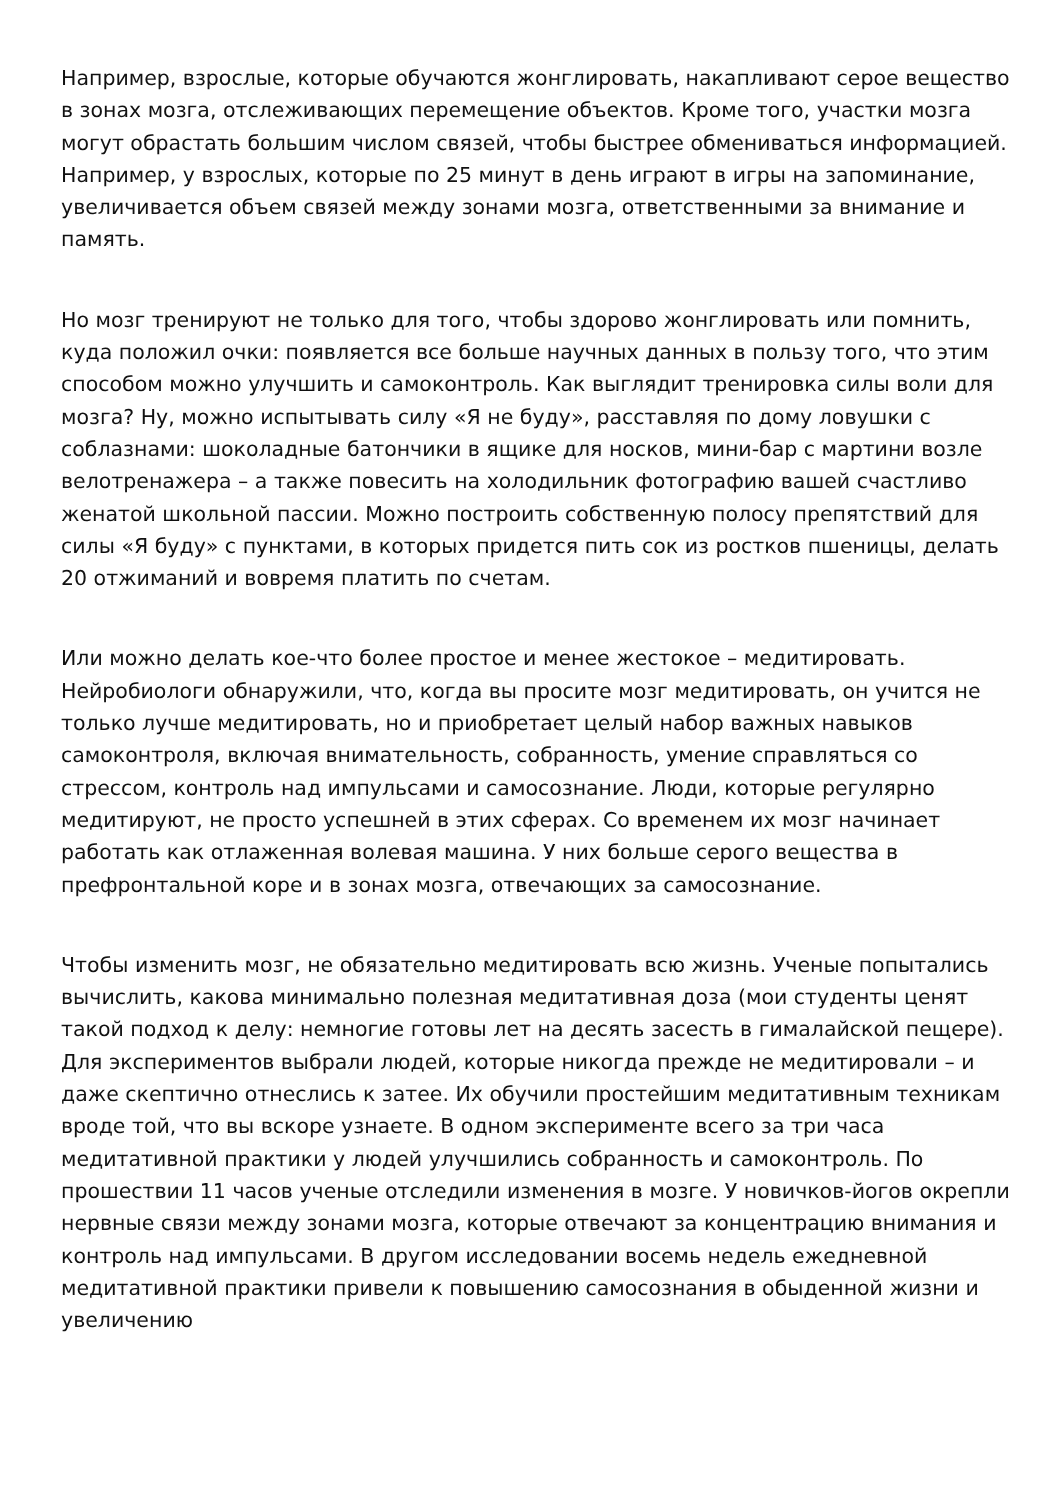Например, взрослые, которые обучаются жонглировать, накапливают серое вещество в зонах мозга, отслеживающих перемещение объектов. Кроме того, участки мозга могут обрастать большим числом связей, чтобы быстрее обмениваться информацией. Например, у взрослых, которые по 25 минут в день играют в игры на запоминание, увеличивается объем связей между зонами мозга, ответственными за внимание и память.
Но мозг тренируют не только для того, чтобы здорово жонглировать или помнить, куда положил очки: появляется все больше научных данных в пользу того, что этим способом можно улучшить и самоконтроль. Как выглядит тренировка силы воли для мозга? Ну, можно испытывать силу «Я не буду», расставляя по дому ловушки с соблазнами: шоколадные батончики в ящике для носков, мини-бар с мартини возле велотренажера – а также повесить на холодильник фотографию вашей счастливо женатой школьной пассии. Можно построить собственную полосу препятствий для силы «Я буду» с пунктами, в которых придется пить сок из ростков пшеницы, делать 20 отжиманий и вовремя платить по счетам.
Или можно делать кое-что более простое и менее жестокое – медитировать. Нейробиологи обнаружили, что, когда вы просите мозг медитировать, он учится не только лучше медитировать, но и приобретает целый набор важных навыков самоконтроля, включая внимательность, собранность, умение справляться со стрессом, контроль над импульсами и самосознание. Люди, которые регулярно медитируют, не просто успешней в этих сферах. Со временем их мозг начинает работать как отлаженная волевая машина. У них больше серого вещества в префронтальной коре и в зонах мозга, отвечающих за самосознание.
Чтобы изменить мозг, не обязательно медитировать всю жизнь. Ученые попытались вычислить, какова минимально полезная медитативная доза (мои студенты ценят такой подход к делу: немногие готовы лет на десять засесть в гималайской пещере). Для экспериментов выбрали людей, которые никогда прежде не медитировали – и даже скептично отнеслись к затее. Их обучили простейшим медитативным техникам вроде той, что вы вскоре узнаете. В одном эксперименте всего за три часа медитативной практики у людей улучшились собранность и самоконтроль. По прошествии 11 часов ученые отследили изменения в мозге. У новичков-йогов окрепли нервные связи между зонами мозга, которые отвечают за концентрацию внимания и контроль над импульсами. В другом исследовании восемь недель ежедневной медитативной практики привели к повышению самосознания в обыденной жизни и увеличению